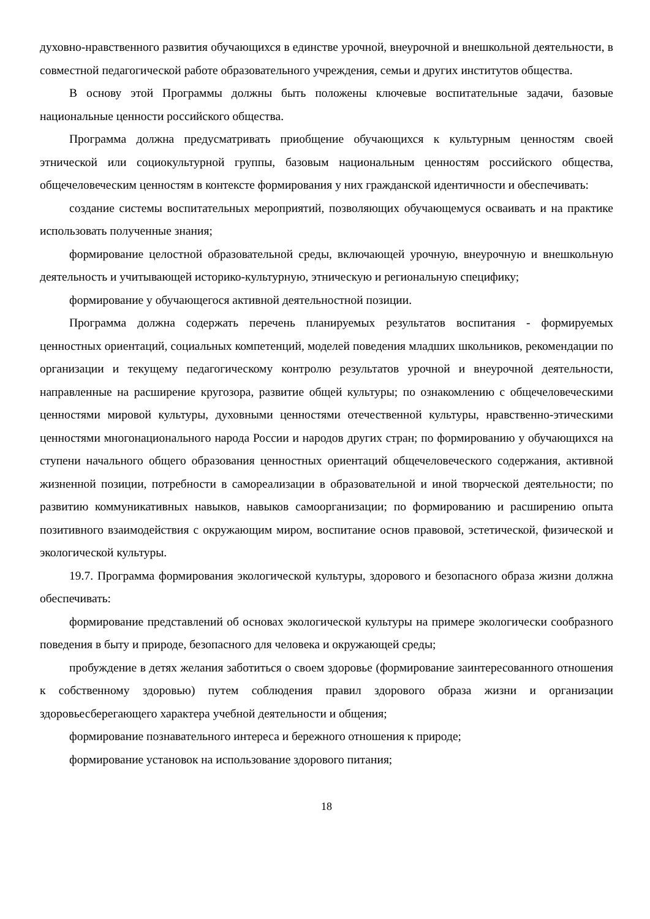духовно-нравственного развития обучающихся в единстве урочной, внеурочной и внешкольной деятельности, в совместной педагогической работе образовательного учреждения, семьи и других институтов общества.
В основу этой Программы должны быть положены ключевые воспитательные задачи, базовые национальные ценности российского общества.
Программа должна предусматривать приобщение обучающихся к культурным ценностям своей этнической или социокультурной группы, базовым национальным ценностям российского общества, общечеловеческим ценностям в контексте формирования у них гражданской идентичности и обеспечивать:
создание системы воспитательных мероприятий, позволяющих обучающемуся осваивать и на практике использовать полученные знания;
формирование целостной образовательной среды, включающей урочную, внеурочную и внешкольную деятельность и учитывающей историко-культурную, этническую и региональную специфику;
формирование у обучающегося активной деятельностной позиции.
Программа должна содержать перечень планируемых результатов воспитания - формируемых ценностных ориентаций, социальных компетенций, моделей поведения младших школьников, рекомендации по организации и текущему педагогическому контролю результатов урочной и внеурочной деятельности, направленные на расширение кругозора, развитие общей культуры; по ознакомлению с общечеловеческими ценностями мировой культуры, духовными ценностями отечественной культуры, нравственно-этическими ценностями многонационального народа России и народов других стран; по формированию у обучающихся на ступени начального общего образования ценностных ориентаций общечеловеческого содержания, активной жизненной позиции, потребности в самореализации в образовательной и иной творческой деятельности; по развитию коммуникативных навыков, навыков самоорганизации; по формированию и расширению опыта позитивного взаимодействия с окружающим миром, воспитание основ правовой, эстетической, физической и экологической культуры.
19.7. Программа формирования экологической культуры, здорового и безопасного образа жизни должна обеспечивать:
формирование представлений об основах экологической культуры на примере экологически сообразного поведения в быту и природе, безопасного для человека и окружающей среды;
пробуждение в детях желания заботиться о своем здоровье (формирование заинтересованного отношения к собственному здоровью) путем соблюдения правил здорового образа жизни и организации здоровьесберегающего характера учебной деятельности и общения;
формирование познавательного интереса и бережного отношения к природе;
формирование установок на использование здорового питания;
18